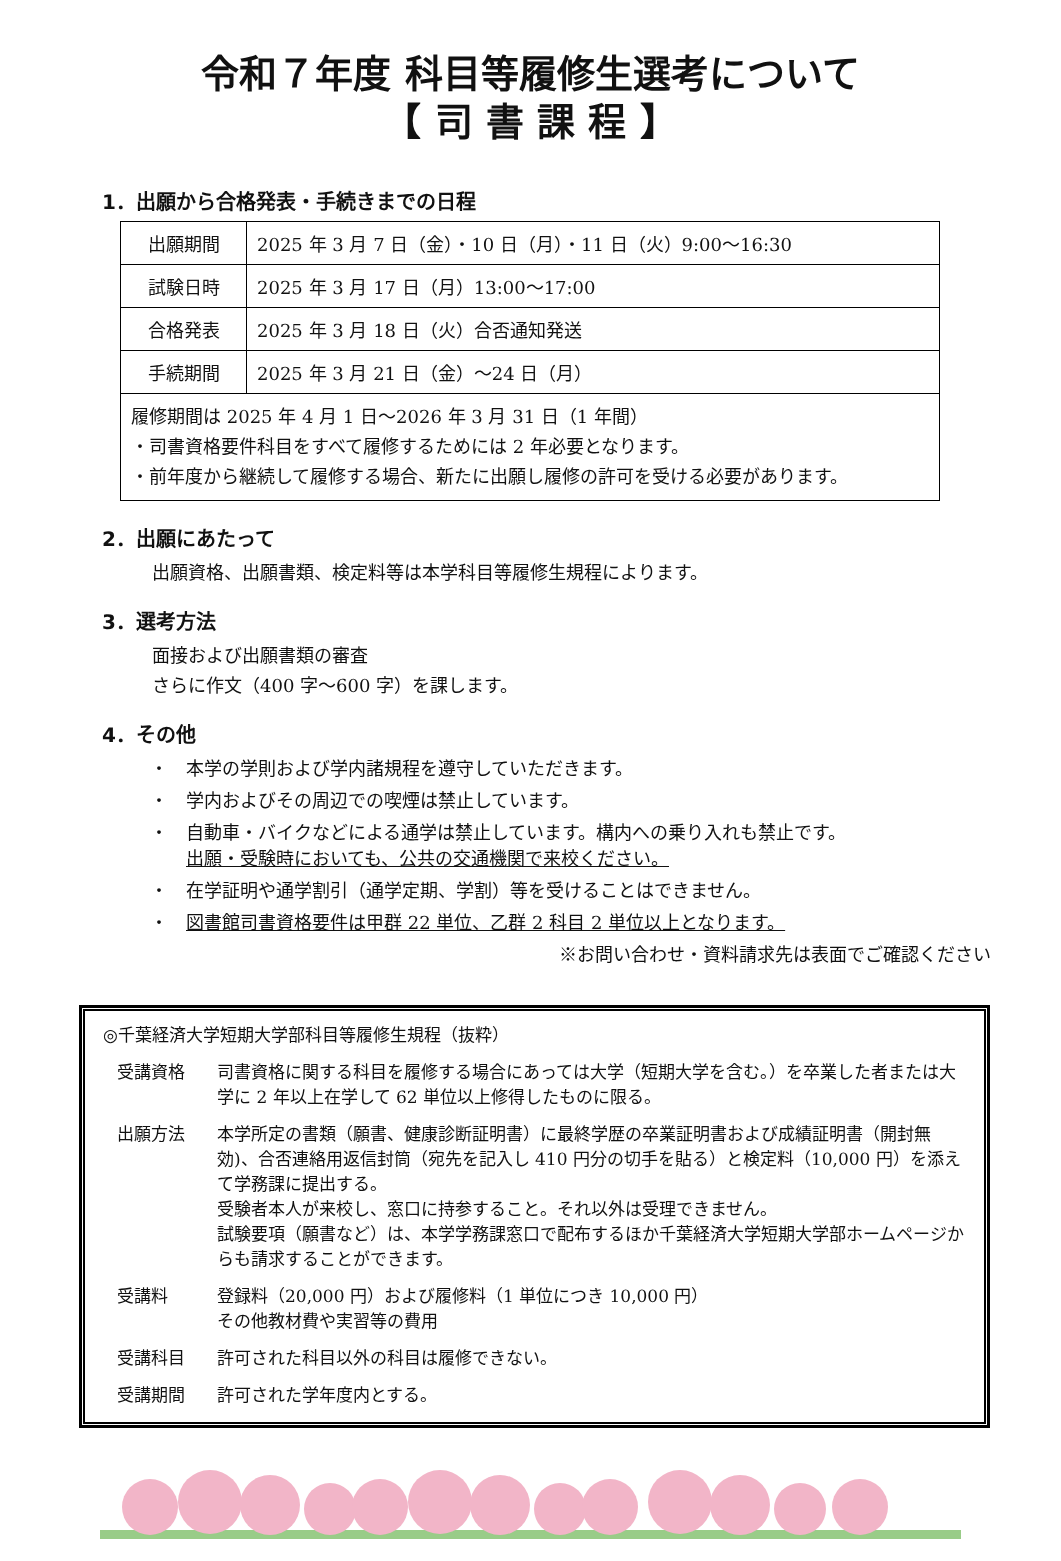令和７年度 科目等履修生選考について
【 司 書 課 程 】
1．出願から合格発表・手続きまでの日程
| 出願期間 | 2025 年 3 月 7 日（金）・10 日（月）・11 日（火）9:00～16:30 |
| 試験日時 | 2025 年 3 月 17 日（月）13:00～17:00 |
| 合格発表 | 2025 年 3 月 18 日（火）合否通知発送 |
| 手続期間 | 2025 年 3 月 21 日（金）～24 日（月） |
| 履修期間は 2025 年 4 月 1 日～2026 年 3 月 31 日（1 年間） ・司書資格要件科目をすべて履修するためには 2 年必要となります。 ・前年度から継続して履修する場合、新たに出願し履修の許可を受ける必要があります。 | |
2．出願にあたって
出願資格、出願書類、検定料等は本学科目等履修生規程によります。
3．選考方法
面接および出願書類の審査
さらに作文（400 字～600 字）を課します。
4．その他
・　本学の学則および学内諸規程を遵守していただきます。
・　学内およびその周辺での喫煙は禁止しています。
・　自動車・バイクなどによる通学は禁止しています。構内への乗り入れも禁止です。
　　出願・受験時においても、公共の交通機関で来校ください。
・　在学証明や通学割引（通学定期、学割）等を受けることはできません。
・　図書館司書資格要件は甲群 22 単位、乙群 2 科目 2 単位以上となります。
※お問い合わせ・資料請求先は表面でご確認ください
◎千葉経済大学短期大学部科目等履修生規程（抜粋）
受講資格 司書資格に関する科目を履修する場合にあっては大学（短期大学を含む。）を卒業した者または大学に 2 年以上在学して 62 単位以上修得したものに限る。
出願方法 本学所定の書類（願書、健康診断証明書）に最終学歴の卒業証明書および成績証明書（開封無効)、合否連絡用返信封筒（宛先を記入し 410 円分の切手を貼る）と検定料（10,000 円）を添えて学務課に提出する。
受験者本人が来校し、窓口に持参すること。それ以外は受理できません。
試験要項（願書など）は、本学学務課窓口で配布するほか千葉経済大学短期大学部ホームページからも請求することができます。
受講料 登録料（20,000 円）および履修料（1 単位につき 10,000 円）
その他教材費や実習等の費用
受講科目 許可された科目以外の科目は履修できない。
受講期間 許可された学年度内とする。